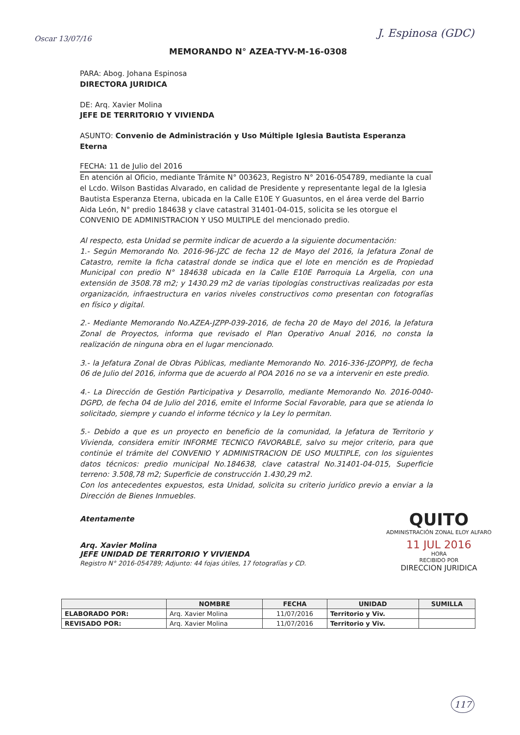Oscar 13/07/16 J. Espinosa (GDC)
MEMORANDO N° AZEA-TYV-M-16-0308
PARA: Abog. Johana Espinosa
DIRECTORA JURIDICA
DE: Arq. Xavier Molina
JEFE DE TERRITORIO Y VIVIENDA
ASUNTO: Convenio de Administración y Uso Múltiple Iglesia Bautista Esperanza Eterna
FECHA: 11 de Julio del 2016
En atención al Oficio, mediante Trámite N° 003623, Registro N° 2016-054789, mediante la cual el Lcdo. Wilson Bastidas Alvarado, en calidad de Presidente y representante legal de la Iglesia Bautista Esperanza Eterna, ubicada en la Calle E10E Y Guasuntos, en el área verde del Barrio Aida León, N° predio 184638 y clave catastral 31401-04-015, solicita se les otorgue el CONVENIO DE ADMINISTRACION Y USO MULTIPLE del mencionado predio.
Al respecto, esta Unidad se permite indicar de acuerdo a la siguiente documentación:
1.- Según Memorando No. 2016-96-JZC de fecha 12 de Mayo del 2016, la Jefatura Zonal de Catastro, remite la ficha catastral donde se indica que el lote en mención es de Propiedad Municipal con predio N° 184638 ubicada en la Calle E10E Parroquia La Argelia, con una extensión de 3508.78 m2; y 1430.29 m2 de varias tipologías constructivas realizadas por esta organización, infraestructura en varios niveles constructivos como presentan con fotografías en físico y digital.
2.- Mediante Memorando No.AZEA-JZPP-039-2016, de fecha 20 de Mayo del 2016, la Jefatura Zonal de Proyectos, informa que revisado el Plan Operativo Anual 2016, no consta la realización de ninguna obra en el lugar mencionado.
3.- la Jefatura Zonal de Obras Públicas, mediante Memorando No. 2016-336-JZOPPYJ, de fecha 06 de Julio del 2016, informa que de acuerdo al POA 2016 no se va a intervenir en este predio.
4.- La Dirección de Gestión Participativa y Desarrollo, mediante Memorando No. 2016-0040-DGPD, de fecha 04 de Julio del 2016, emite el Informe Social Favorable, para que se atienda lo solicitado, siempre y cuando el informe técnico y la Ley lo permitan.
5.- Debido a que es un proyecto en beneficio de la comunidad, la Jefatura de Territorio y Vivienda, considera emitir INFORME TECNICO FAVORABLE, salvo su mejor criterio, para que continúe el trámite del CONVENIO Y ADMINISTRACION DE USO MULTIPLE, con los siguientes datos técnicos: predio municipal No.184638, clave catastral No.31401-04-015, Superficie terreno: 3.508,78 m2; Superficie de construcción 1.430,29 m2.
Con los antecedentes expuestos, esta Unidad, solicita su criterio jurídico previo a enviar a la Dirección de Bienes Inmuebles.
Atentamente
Arq. Xavier Molina
JEFE UNIDAD DE TERRITORIO Y VIVIENDA
Registro N° 2016-054789; Adjunto: 44 fojas útiles, 17 fotografías y CD.
QUITO
ADMINISTRACIÓN ZONAL ELOY ALFARO
11 JUL 2016
HORA
RECIBIDO POR
DIRECCION JURIDICA
| | NOMBRE | FECHA | UNIDAD | SUMILLA |
| --- | --- | --- | --- | --- |
| ELABORADO POR: | Arq. Xavier Molina | 11/07/2016 | Territorio y Viv. | |
| REVISADO POR: | Arq. Xavier Molina | 11/07/2016 | Territorio y Viv. | |
117